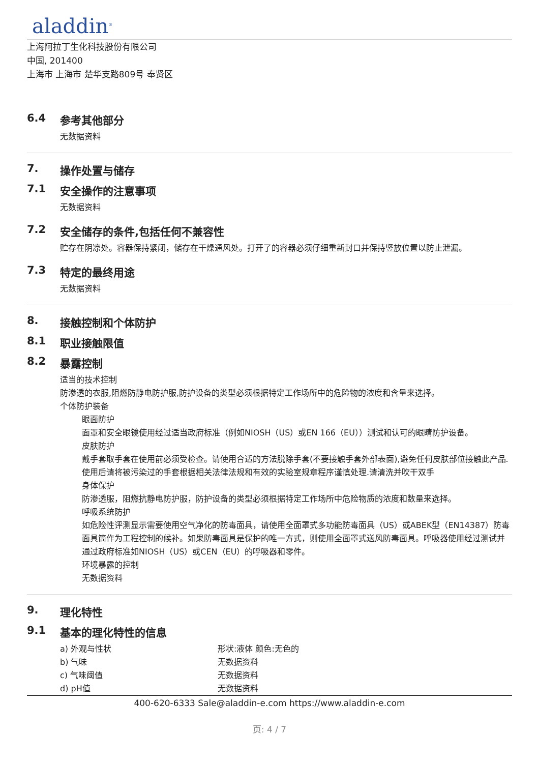aladdin<sup>®</sup>
上海阿拉丁生化科技股份有限公司
中国, 201400
上海市 上海市 楚华支路809号 奉贤区
6.4 参考其他部分
无数据资料
7. 操作处置与储存
7.1 安全操作的注意事项
无数据资料
7.2 安全储存的条件,包括任何不兼容性
贮存在阴凉处。容器保持紧闭，储存在干燥通风处。打开了的容器必须仔细重新封口并保持竖放位置以防止泄漏。
7.3 特定的最终用途
无数据资料
8. 接触控制和个体防护
8.1 职业接触限值
8.2 暴露控制
适当的技术控制
防渗透的衣服,阻燃防静电防护服,防护设备的类型必须根据特定工作场所中的危险物的浓度和含量来选择。
个体防护装备
眼面防护
面罩和安全眼镜使用经过适当政府标准（例如NIOSH（US）或EN 166（EU））测试和认可的眼睛防护设备。
皮肤防护
戴手套取手套在使用前必须受检查。请使用合适的方法脱除手套(不要接触手套外部表面),避免任何皮肤部位接触此产品.使用后请将被污染过的手套根据相关法律法规和有效的实验室规章程序谨慎处理.请清洗并吹干双手
身体保护
防渗透服，阻燃抗静电防护服，防护设备的类型必须根据特定工作场所中危险物质的浓度和数量来选择。
呼吸系统防护
如危险性评测显示需要使用空气净化的防毒面具，请使用全面罩式多功能防毒面具（US）或ABEK型（EN14387）防毒面具筒作为工程控制的候补。如果防毒面具是保护的唯一方式，则使用全面罩式送风防毒面具。呼吸器使用经过测试并通过政府标准如NIOSH（US）或CEN（EU）的呼吸器和零件。
环境暴露的控制
无数据资料
9. 理化特性
9.1 基本的理化特性的信息
| a) 外观与性状 | 形状:液体 颜色:无色的 |
| b) 气味 | 无数据资料 |
| c) 气味阈值 | 无数据资料 |
| d) pH值 | 无数据资料 |
400-620-6333 Sale@aladdin-e.com https://www.aladdin-e.com
页: 4 / 7